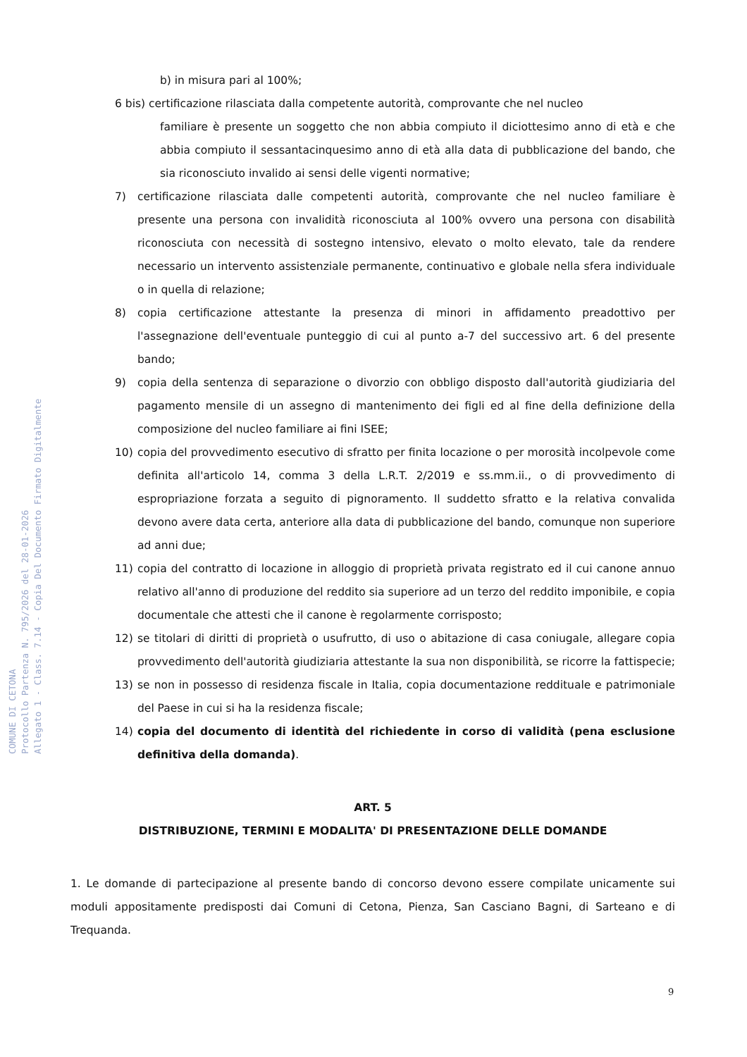COMUNE DI CETONA
Protocollo Partenza N. 795/2026 del 28-01-2026
Allegato 1 - Class. 7.14 - Copia Del Documento Firmato Digitalmente
b) in misura pari al 100%;
6 bis) certificazione rilasciata dalla competente autorità, comprovante che nel nucleo
familiare è presente un soggetto che non abbia compiuto il diciottesimo anno di età e che abbia compiuto il sessantacinquesimo anno di età alla data di pubblicazione del bando, che sia riconosciuto invalido ai sensi delle vigenti normative;
7) certificazione rilasciata dalle competenti autorità, comprovante che nel nucleo familiare è presente una persona con invalidità riconosciuta al 100% ovvero una persona con disabilità riconosciuta con necessità di sostegno intensivo, elevato o molto elevato, tale da rendere necessario un intervento assistenziale permanente, continuativo e globale nella sfera individuale o in quella di relazione;
8) copia certificazione attestante la presenza di minori in affidamento preadottivo per l'assegnazione dell'eventuale punteggio di cui al punto a-7 del successivo art. 6 del presente bando;
9) copia della sentenza di separazione o divorzio con obbligo disposto dall'autorità giudiziaria del pagamento mensile di un assegno di mantenimento dei figli ed al fine della definizione della composizione del nucleo familiare ai fini ISEE;
10) copia del provvedimento esecutivo di sfratto per finita locazione o per morosità incolpevole come definita all'articolo 14, comma 3 della L.R.T. 2/2019 e ss.mm.ii., o di provvedimento di espropriazione forzata a seguito di pignoramento. Il suddetto sfratto e la relativa convalida devono avere data certa, anteriore alla data di pubblicazione del bando, comunque non superiore ad anni due;
11) copia del contratto di locazione in alloggio di proprietà privata registrato ed il cui canone annuo relativo all'anno di produzione del reddito sia superiore ad un terzo del reddito imponibile, e copia documentale che attesti che il canone è regolarmente corrisposto;
12) se titolari di diritti di proprietà o usufrutto, di uso o abitazione di casa coniugale, allegare copia provvedimento dell'autorità giudiziaria attestante la sua non disponibilità, se ricorre la fattispecie;
13) se non in possesso di residenza fiscale in Italia, copia documentazione reddituale e patrimoniale del Paese in cui si ha la residenza fiscale;
14) copia del documento di identità del richiedente in corso di validità (pena esclusione definitiva della domanda).
ART. 5
DISTRIBUZIONE, TERMINI E MODALITA' DI PRESENTAZIONE DELLE DOMANDE
1. Le domande di partecipazione al presente bando di concorso devono essere compilate unicamente sui moduli appositamente predisposti dai Comuni di Cetona, Pienza, San Casciano Bagni, di Sarteano e di Trequanda.
9